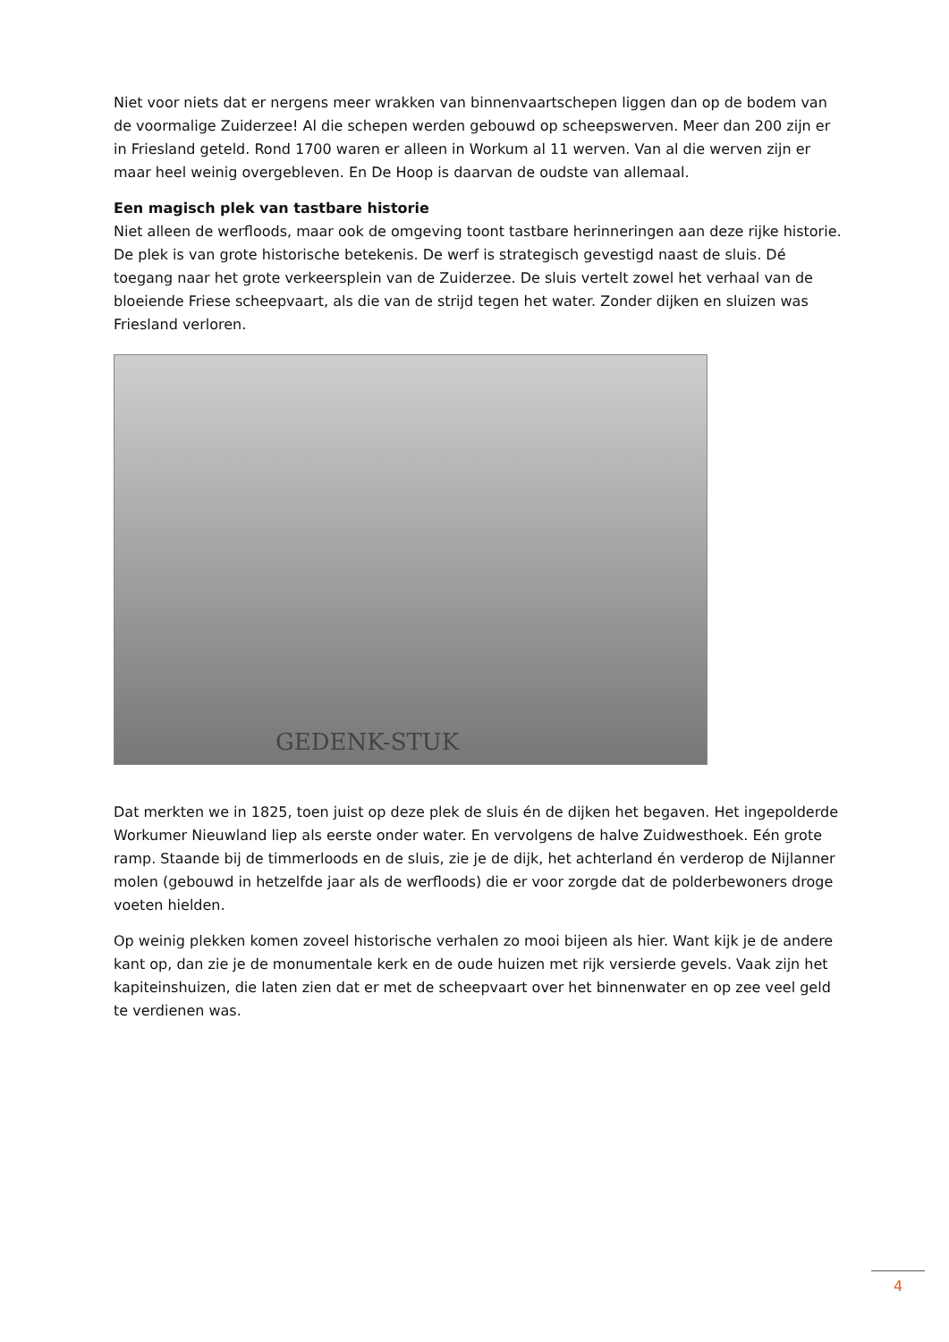Niet voor niets dat er nergens meer wrakken van binnenvaartschepen liggen dan op de bodem van de voormalige Zuiderzee! Al die schepen werden gebouwd op scheepswerven. Meer dan 200 zijn er in Friesland geteld. Rond 1700 waren er alleen in Workum al 11 werven. Van al die werven zijn er maar heel weinig overgebleven. En De Hoop is daarvan de oudste van allemaal.
Een magisch plek van tastbare historie
Niet alleen de werfloods, maar ook de omgeving toont tastbare herinneringen aan deze rijke historie. De plek is van grote historische betekenis. De werf is strategisch gevestigd naast de sluis. Dé toegang naar het grote verkeersplein van de Zuiderzee. De sluis vertelt zowel het verhaal van de bloeiende Friese scheepvaart, als die van de strijd tegen het water. Zonder dijken en sluizen was Friesland verloren.
GEDENK-STUK
Dat merkten we in 1825, toen juist op deze plek de sluis én de dijken het begaven. Het ingepolderde Workumer Nieuwland liep als eerste onder water. En vervolgens de halve Zuidwesthoek. Eén grote ramp. Staande bij de timmerloods en de sluis, zie je de dijk, het achterland én verderop de Nijlanner molen (gebouwd in hetzelfde jaar als de werfloods) die er voor zorgde dat de polderbewoners droge voeten hielden.
Op weinig plekken komen zoveel historische verhalen zo mooi bijeen als hier. Want kijk je de andere kant op, dan zie je de monumentale kerk en de oude huizen met rijk versierde gevels. Vaak zijn het kapiteinshuizen, die laten zien dat er met de scheepvaart over het binnenwater en op zee veel geld te verdienen was.
4